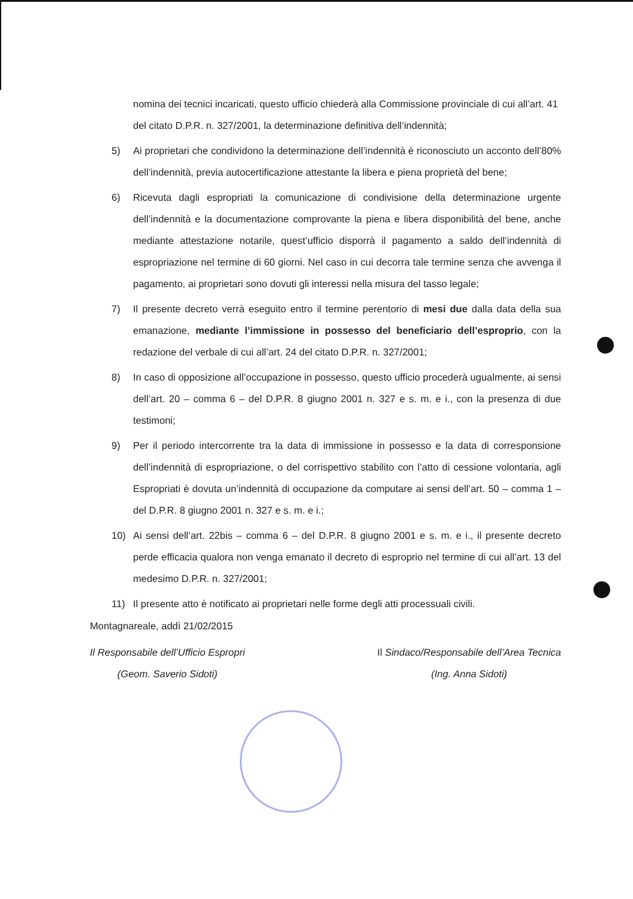nomina dei tecnici incaricati, questo ufficio chiederà alla Commissione provinciale di cui all’art. 41 del citato D.P.R. n. 327/2001, la determinazione definitiva dell’indennità;
5) Ai proprietari che condividono la determinazione dell’indennità è riconosciuto un acconto dell’80% dell’indennità, previa autocertificazione attestante la libera e piena proprietà del bene;
6) Ricevuta dagli espropriati la comunicazione di condivisione della determinazione urgente dell’indennità e la documentazione comprovante la piena e libera disponibilità del bene, anche mediante attestazione notarile, quest’ufficio disporrà il pagamento a saldo dell’indennità di espropriazione nel termine di 60 giorni. Nel caso in cui decorra tale termine senza che avvenga il pagamento, ai proprietari sono dovuti gli interessi nella misura del tasso legale;
7) Il presente decreto verrà eseguito entro il termine perentorio di mesi due dalla data della sua emanazione, mediante l’immissione in possesso del beneficiario dell’esproprio, con la redazione del verbale di cui all’art. 24 del citato D.P.R. n. 327/2001;
8) In caso di opposizione all’occupazione in possesso, questo ufficio procederà ugualmente, ai sensi dell’art. 20 – comma 6 – del D.P.R. 8 giugno 2001 n. 327 e s. m. e i., con la presenza di due testimoni;
9) Per il periodo intercorrente tra la data di immissione in possesso e la data di corresponsione dell’indennità di espropriazione, o del corrispettivo stabilito con l’atto di cessione volontaria, agli Espropriati è dovuta un’indennità di occupazione da computare ai sensi dell’art. 50 – comma 1 – del D.P.R. 8 giugno 2001 n. 327 e s. m. e i.;
10) Ai sensi dell’art. 22bis – comma 6 – del D.P.R. 8 giugno 2001 e s. m. e i., il presente decreto perde efficacia qualora non venga emanato il decreto di esproprio nel termine di cui all’art. 13 del medesimo D.P.R. n. 327/2001;
11) Il presente atto è notificato ai proprietari nelle forme degli atti processuali civili.
Montagnareale, addì 21/02/2015
Il Responsabile dell’Ufficio Espropri
(Geom. Saverio Sidoti)
Il Sindaco/Responsabile dell’Area Tecnica
(Ing. Anna Sidoti)